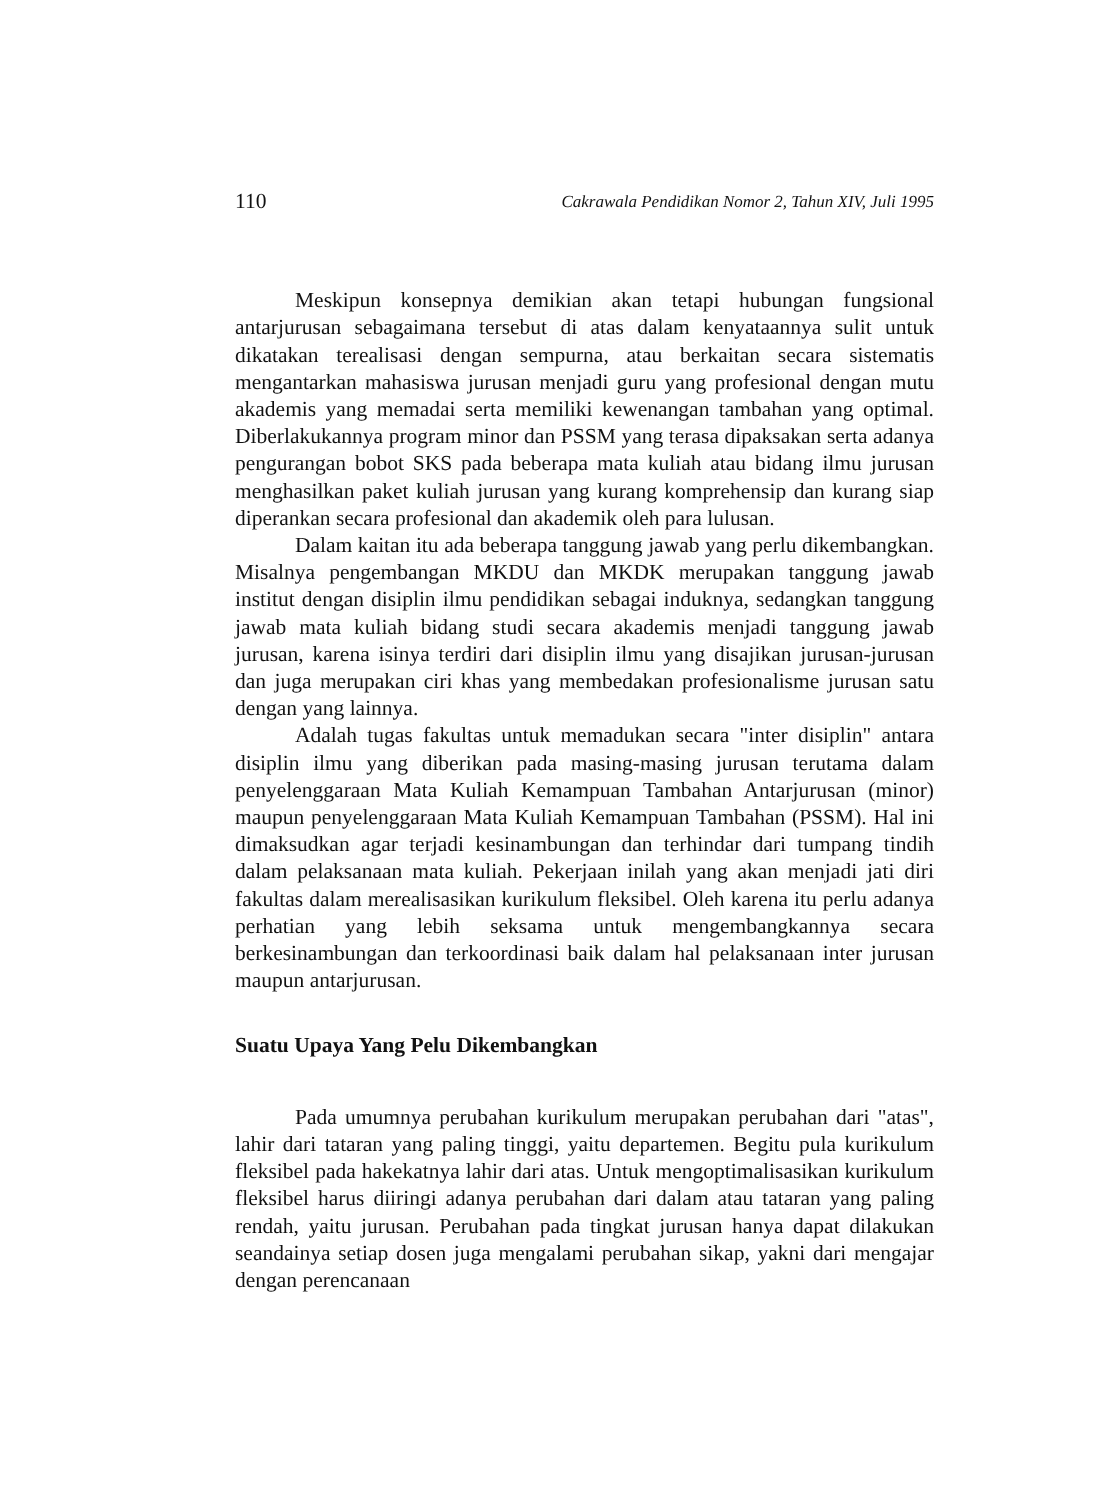110 Cakrawala Pendidikan Nomor 2, Tahun XIV, Juli 1995
Meskipun konsepnya demikian akan tetapi hubungan fungsional antarjurusan sebagaimana tersebut di atas dalam kenyataannya sulit untuk dikatakan terealisasi dengan sempurna, atau berkaitan secara sistematis mengantarkan mahasiswa jurusan menjadi guru yang profesional dengan mutu akademis yang memadai serta memiliki kewenangan tambahan yang optimal. Diberlakukannya program minor dan PSSM yang terasa dipaksakan serta adanya pengurangan bobot SKS pada beberapa mata kuliah atau bidang ilmu jurusan menghasilkan paket kuliah jurusan yang kurang komprehensip dan kurang siap diperankan secara profesional dan akademik oleh para lulusan.
Dalam kaitan itu ada beberapa tanggung jawab yang perlu dikembangkan. Misalnya pengembangan MKDU dan MKDK merupakan tanggung jawab institut dengan disiplin ilmu pendidikan sebagai induknya, sedangkan tanggung jawab mata kuliah bidang studi secara akademis menjadi tanggung jawab jurusan, karena isinya terdiri dari disiplin ilmu yang disajikan jurusan-jurusan dan juga merupakan ciri khas yang membedakan profesionalisme jurusan satu dengan yang lainnya.
Adalah tugas fakultas untuk memadukan secara "inter disiplin" antara disiplin ilmu yang diberikan pada masing-masing jurusan terutama dalam penyelenggaraan Mata Kuliah Kemampuan Tambahan Antarjurusan (minor) maupun penyelenggaraan Mata Kuliah Kemampuan Tambahan (PSSM). Hal ini dimaksudkan agar terjadi kesinambungan dan terhindar dari tumpang tindih dalam pelaksanaan mata kuliah. Pekerjaan inilah yang akan menjadi jati diri fakultas dalam merealisasikan kurikulum fleksibel. Oleh karena itu perlu adanya perhatian yang lebih seksama untuk mengembangkannya secara berkesinambungan dan terkoordinasi baik dalam hal pelaksanaan inter jurusan maupun antarjurusan.
Suatu Upaya Yang Pelu Dikembangkan
Pada umumnya perubahan kurikulum merupakan perubahan dari "atas", lahir dari tataran yang paling tinggi, yaitu departemen. Begitu pula kurikulum fleksibel pada hakekatnya lahir dari atas. Untuk mengoptimalisasikan kurikulum fleksibel harus diiringi adanya perubahan dari dalam atau tataran yang paling rendah, yaitu jurusan. Perubahan pada tingkat jurusan hanya dapat dilakukan seandainya setiap dosen juga mengalami perubahan sikap, yakni dari mengajar dengan perencanaan